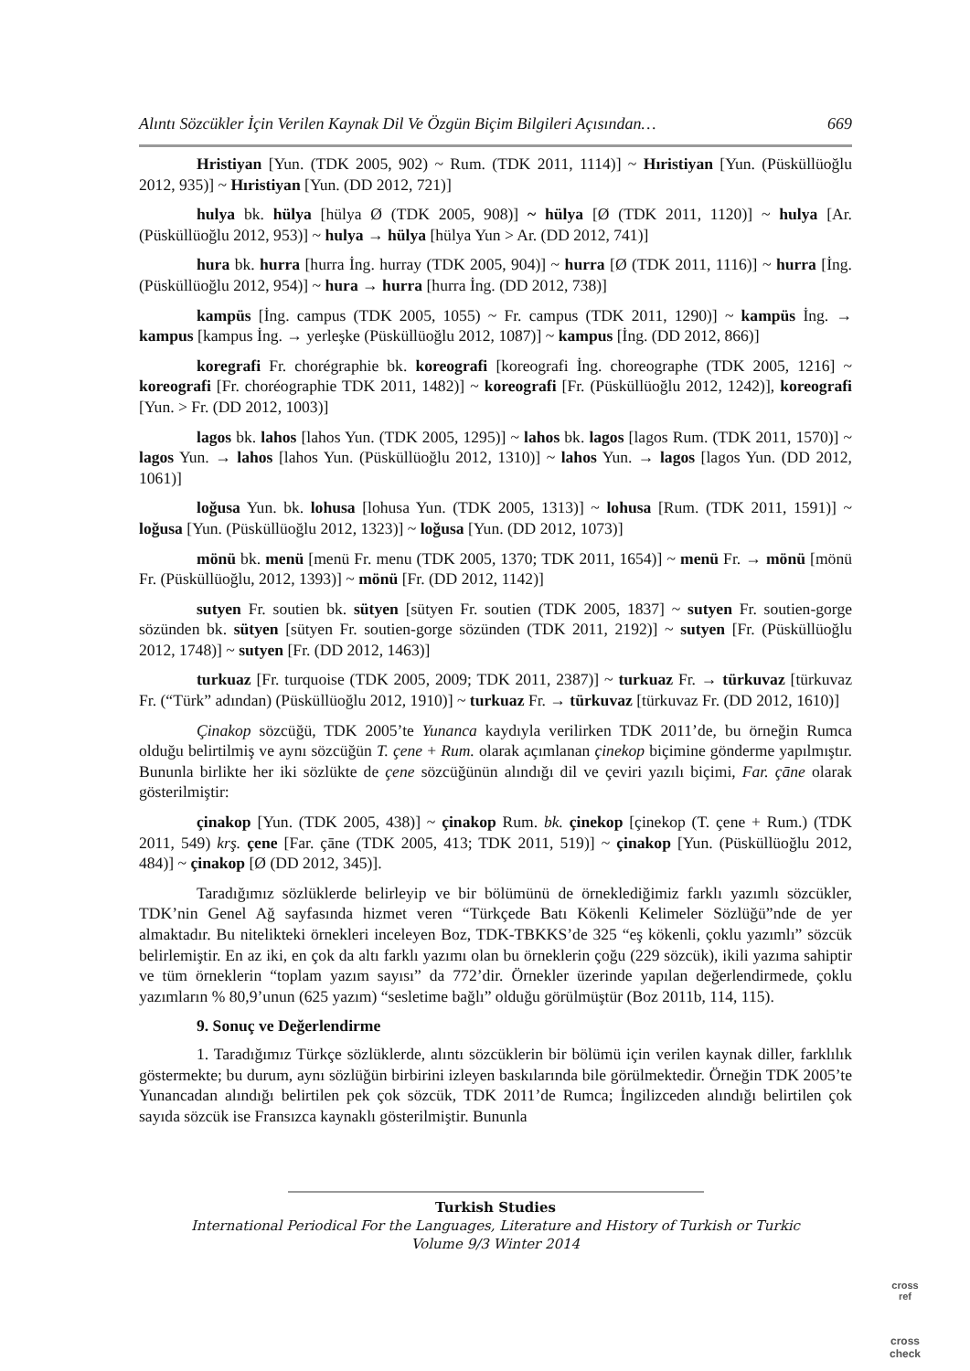Alıntı Sözcükler İçin Verilen Kaynak Dil Ve Özgün Biçim Bilgileri Açısından… 669
Hristiyan [Yun. (TDK 2005, 902) ~ Rum. (TDK 2011, 1114)] ~ Hıristiyan [Yun. (Püsküllüoğlu 2012, 935)] ~ Hıristiyan [Yun. (DD 2012, 721)]
hulya bk. hülya [hülya Ø (TDK 2005, 908)] ~ hülya [Ø (TDK 2011, 1120)] ~ hulya [Ar. (Püsküllüoğlu 2012, 953)] ~ hulya → hülya [hülya Yun > Ar. (DD 2012, 741)]
hura bk. hurra [hurra İng. hurray (TDK 2005, 904)] ~ hurra [Ø (TDK 2011, 1116)] ~ hurra [İng. (Püsküllüoğlu 2012, 954)] ~ hura → hurra [hurra İng. (DD 2012, 738)]
kampüs [İng. campus (TDK 2005, 1055) ~ Fr. campus (TDK 2011, 1290)] ~ kampüs İng. → kampus [kampus İng. → yerleşke (Püsküllüoğlu 2012, 1087)] ~ kampus [İng. (DD 2012, 866)]
koregrafi Fr. chorégraphie bk. koreografi [koreografi İng. choreographe (TDK 2005, 1216] ~ koreografi [Fr. choréographie TDK 2011, 1482)] ~ koreografi [Fr. (Püsküllüoğlu 2012, 1242)], koreografi [Yun. > Fr. (DD 2012, 1003)]
lagos bk. lahos [lahos Yun. (TDK 2005, 1295)] ~ lahos bk. lagos [lagos Rum. (TDK 2011, 1570)] ~ lagos Yun. → lahos [lahos Yun. (Püsküllüoğlu 2012, 1310)] ~ lahos Yun. → lagos [lagos Yun. (DD 2012, 1061)]
loğusa Yun. bk. lohusa [lohusa Yun. (TDK 2005, 1313)] ~ lohusa [Rum. (TDK 2011, 1591)] ~ loğusa [Yun. (Püsküllüoğlu 2012, 1323)] ~ loğusa [Yun. (DD 2012, 1073)]
mönü bk. menü [menü Fr. menu (TDK 2005, 1370; TDK 2011, 1654)] ~ menü Fr. → mönü [mönü Fr. (Püsküllüoğlu, 2012, 1393)] ~ mönü [Fr. (DD 2012, 1142)]
sutyen Fr. soutien bk. sütyen [sütyen Fr. soutien (TDK 2005, 1837] ~ sutyen Fr. soutien-gorge sözünden bk. sütyen [sütyen Fr. soutien-gorge sözünden (TDK 2011, 2192)] ~ sutyen [Fr. (Püsküllüoğlu 2012, 1748)] ~ sutyen [Fr. (DD 2012, 1463)]
turkuaz [Fr. turquoise (TDK 2005, 2009; TDK 2011, 2387)] ~ turkuaz Fr. → türkuvaz [türkuvaz Fr. (“Türk” adından) (Püsküllüoğlu 2012, 1910)] ~ turkuaz Fr. → türkuvaz [türkuvaz Fr. (DD 2012, 1610)]
Çinakop sözcüğü, TDK 2005’te Yunanca kaydıyla verilirken TDK 2011’de, bu örneğin Rumca olduğu belirtilmiş ve aynı sözcüğün T. çene + Rum. olarak açımlanan çinekop biçimine gönderme yapılmıştır. Bununla birlikte her iki sözlükte de çene sözcüğünün alındığı dil ve çeviri yazılı biçimi, Far. çāne olarak gösterilmiştir:
çinakop [Yun. (TDK 2005, 438)] ~ çinakop Rum. bk. çinekop [çinekop (T. çene + Rum.) (TDK 2011, 549) krş. çene [Far. çāne (TDK 2005, 413; TDK 2011, 519)] ~ çinakop [Yun. (Püsküllüoğlu 2012, 484)] ~ çinakop [Ø (DD 2012, 345)].
Taradığımız sözlüklerde belirleyip ve bir bölümünü de örneklediğimiz farklı yazımlı sözcükler, TDK’nin Genel Ağ sayfasında hizmet veren “Türkçede Batı Kökenli Kelimeler Sözlüğü”nde de yer almaktadır. Bu nitelikteki örnekleri inceleyen Boz, TDK-TBKKS’de 325 “eş kökenli, çoklu yazımlı” sözcük belirlemiştir. En az iki, en çok da altı farklı yazımı olan bu örneklerin çoğu (229 sözcük), ikili yazıma sahiptir ve tüm örneklerin “toplam yazım sayısı” da 772’dir. Örnekler üzerinde yapılan değerlendirmede, çoklu yazımların % 80,9’unun (625 yazım) “sesletime bağlı” olduğu görülmüştür (Boz 2011b, 114, 115).
9. Sonuç ve Değerlendirme
1. Taradığımız Türkçe sözlüklerde, alıntı sözcüklerin bir bölümü için verilen kaynak diller, farklılık göstermekte; bu durum, aynı sözlüğün birbirini izleyen baskılarında bile görülmektedir. Örneğin TDK 2005’te Yunancadan alındığı belirtilen pek çok sözcük, TDK 2011’de Rumca; İngilizceden alındığı belirtilen çok sayıda sözcük ise Fransızca kaynaklı gösterilmiştir. Bununla
Turkish Studies
International Periodical For the Languages, Literature and History of Turkish or Turkic
Volume 9/3 Winter 2014
cross
ref
cross
check